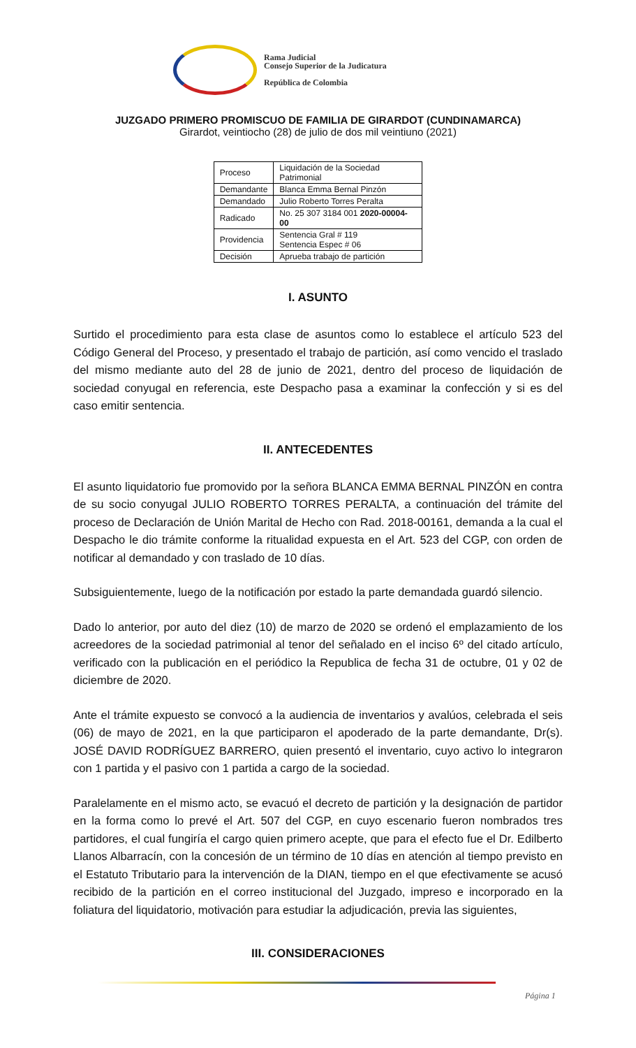Rama Judicial
Consejo Superior de la Judicatura
República de Colombia
JUZGADO PRIMERO PROMISCUO DE FAMILIA DE GIRARDOT (CUNDINAMARCA)
Girardot, veintiocho (28) de julio de dos mil veintiuno (2021)
| Proceso | Liquidación de la Sociedad Patrimonial |
| Demandante | Blanca Emma Bernal Pinzón |
| Demandado | Julio Roberto Torres Peralta |
| Radicado | No. 25 307 3184 001 2020-00004-00 |
| Providencia | Sentencia Gral # 119 Sentencia Espec # 06 |
| Decisión | Aprueba trabajo de partición |
I. ASUNTO
Surtido el procedimiento para esta clase de asuntos como lo establece el artículo 523 del Código General del Proceso, y presentado el trabajo de partición, así como vencido el traslado del mismo mediante auto del 28 de junio de 2021, dentro del proceso de liquidación de sociedad conyugal en referencia, este Despacho pasa a examinar la confección y si es del caso emitir sentencia.
II. ANTECEDENTES
El asunto liquidatorio fue promovido por la señora BLANCA EMMA BERNAL PINZÓN en contra de su socio conyugal JULIO ROBERTO TORRES PERALTA, a continuación del trámite del proceso de Declaración de Unión Marital de Hecho con Rad. 2018-00161, demanda a la cual el Despacho le dio trámite conforme la ritualidad expuesta en el Art. 523 del CGP, con orden de notificar al demandado y con traslado de 10 días.
Subsiguientemente, luego de la notificación por estado la parte demandada guardó silencio.
Dado lo anterior, por auto del diez (10) de marzo de 2020 se ordenó el emplazamiento de los acreedores de la sociedad patrimonial al tenor del señalado en el inciso 6º del citado artículo, verificado con la publicación en el periódico la Republica de fecha 31 de octubre, 01 y 02 de diciembre de 2020.
Ante el trámite expuesto se convocó a la audiencia de inventarios y avalúos, celebrada el seis (06) de mayo de 2021, en la que participaron el apoderado de la parte demandante, Dr(s). JOSÉ DAVID RODRÍGUEZ BARRERO, quien presentó el inventario, cuyo activo lo integraron con 1 partida y el pasivo con 1 partida a cargo de la sociedad.
Paralelamente en el mismo acto, se evacuó el decreto de partición y la designación de partidor en la forma como lo prevé el Art. 507 del CGP, en cuyo escenario fueron nombrados tres partidores, el cual fungiría el cargo quien primero acepte, que para el efecto fue el Dr. Edilberto Llanos Albarracín, con la concesión de un término de 10 días en atención al tiempo previsto en el Estatuto Tributario para la intervención de la DIAN, tiempo en el que efectivamente se acusó recibido de la partición en el correo institucional del Juzgado, impreso e incorporado en la foliatura del liquidatorio, motivación para estudiar la adjudicación, previa las siguientes,
III. CONSIDERACIONES
Página 1